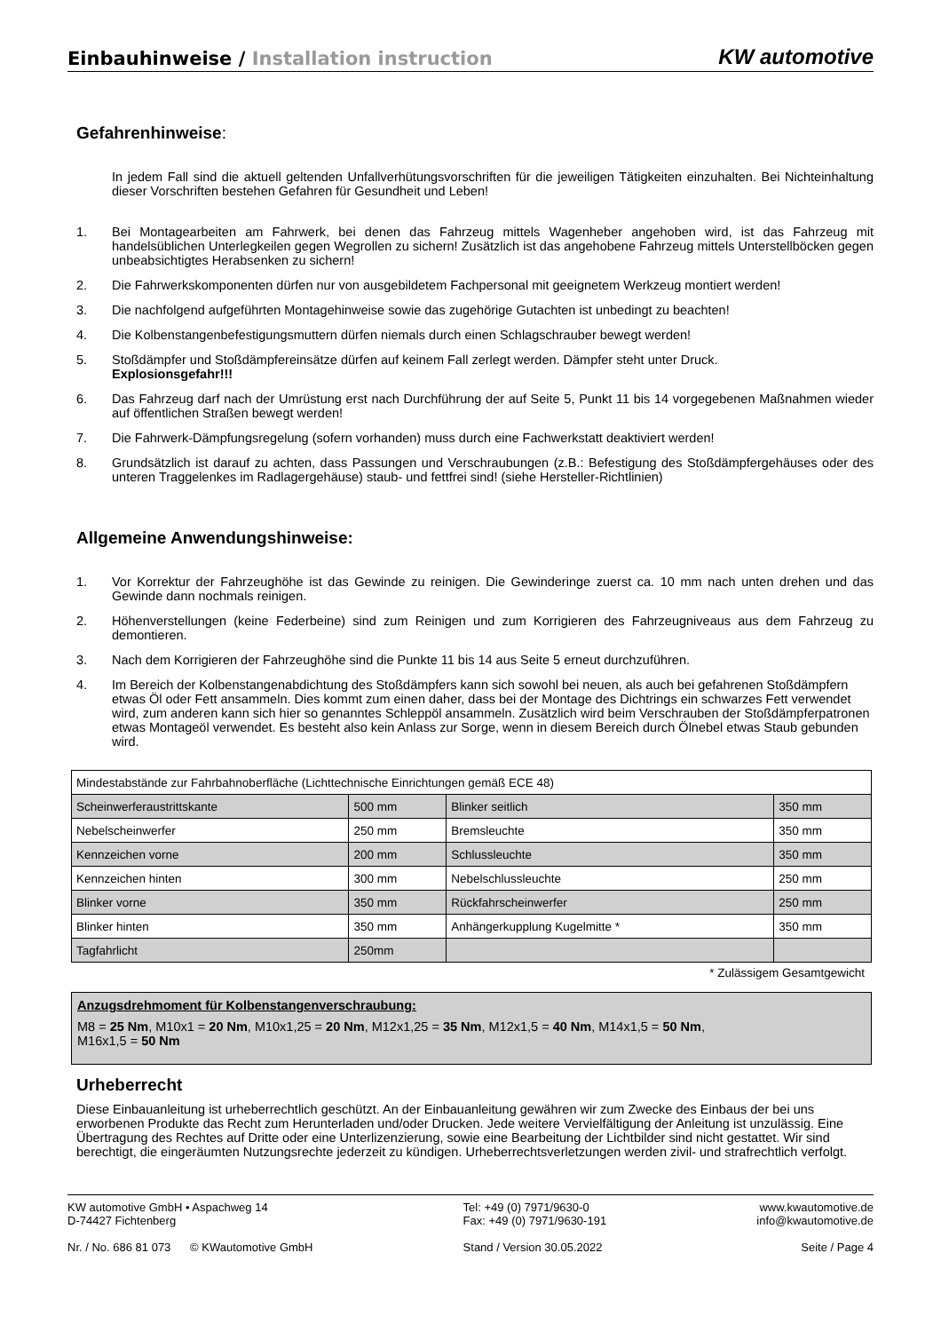Einbauhinweise / Installation instruction
KW automotive
Gefahrenhinweise:
In jedem Fall sind die aktuell geltenden Unfallverhütungsvorschriften für die jeweiligen Tätigkeiten einzuhalten. Bei Nichteinhaltung dieser Vorschriften bestehen Gefahren für Gesundheit und Leben!
1. Bei Montagearbeiten am Fahrwerk, bei denen das Fahrzeug mittels Wagenheber angehoben wird, ist das Fahrzeug mit handelsüblichen Unterlegkeilen gegen Wegrollen zu sichern! Zusätzlich ist das angehobene Fahrzeug mittels Unterstellböcken gegen unbeabsichtigtes Herabsenken zu sichern!
2. Die Fahrwerkskomponenten dürfen nur von ausgebildetem Fachpersonal mit geeignetem Werkzeug montiert werden!
3. Die nachfolgend aufgeführten Montagehinweise sowie das zugehörige Gutachten ist unbedingt zu beachten!
4. Die Kolbenstangenbefestigungsmuttern dürfen niemals durch einen Schlagschrauber bewegt werden!
5. Stoßdämpfer und Stoßdämpfereinsätze dürfen auf keinem Fall zerlegt werden. Dämpfer steht unter Druck.
Explosionsgefahr!!!
6. Das Fahrzeug darf nach der Umrüstung erst nach Durchführung der auf Seite 5, Punkt 11 bis 14 vorgegebenen Maßnahmen wieder auf öffentlichen Straßen bewegt werden!
7. Die Fahrwerk-Dämpfungsregelung (sofern vorhanden) muss durch eine Fachwerkstatt deaktiviert werden!
8. Grundsätzlich ist darauf zu achten, dass Passungen und Verschraubungen (z.B.: Befestigung des Stoßdämpfergehäuses oder des unteren Traggelenkes im Radlagergehäuse) staub- und fettfrei sind! (siehe Hersteller-Richtlinien)
Allgemeine Anwendungshinweise:
1. Vor Korrektur der Fahrzeughöhe ist das Gewinde zu reinigen. Die Gewinderinge zuerst ca. 10 mm nach unten drehen und das Gewinde dann nochmals reinigen.
2. Höhenverstellungen (keine Federbeine) sind zum Reinigen und zum Korrigieren des Fahrzeugniveaus aus dem Fahrzeug zu demontieren.
3. Nach dem Korrigieren der Fahrzeughöhe sind die Punkte 11 bis 14 aus Seite 5 erneut durchzuführen.
4. Im Bereich der Kolbenstangenabdichtung des Stoßdämpfers kann sich sowohl bei neuen, als auch bei gefahrenen Stoßdämpfern etwas Öl oder Fett ansammeln. Dies kommt zum einen daher, dass bei der Montage des Dichtrings ein schwarzes Fett verwendet wird, zum anderen kann sich hier so genanntes Schleppöl ansammeln. Zusätzlich wird beim Verschrauben der Stoßdämpferpatronen etwas Montageöl verwendet. Es besteht also kein Anlass zur Sorge, wenn in diesem Bereich durch Ölnebel etwas Staub gebunden wird.
| Mindestabstände zur Fahrbahnoberfläche (Lichttechnische Einrichtungen gemäß ECE 48) | | | |
| Scheinwerferaustrittskante | 500 mm | Blinker seitlich | 350 mm |
| Nebelscheinwerfer | 250 mm | Bremsleuchte | 350 mm |
| Kennzeichen vorne | 200 mm | Schlussleuchte | 350 mm |
| Kennzeichen hinten | 300 mm | Nebelschlussleuchte | 250 mm |
| Blinker vorne | 350 mm | Rückfahrscheinwerfer | 250 mm |
| Blinker hinten | 350 mm | Anhängerkupplung Kugelmitte * | 350 mm |
| Tagfahrlicht | 250mm | | |
* Zulässigem Gesamtgewicht
Anzugsdrehmoment für Kolbenstangenverschraubung:
M8 = 25 Nm, M10x1 = 20 Nm, M10x1,25 = 20 Nm, M12x1,25 = 35 Nm, M12x1,5 = 40 Nm, M14x1,5 = 50 Nm,
M16x1,5 = 50 Nm
Urheberrecht
Diese Einbauanleitung ist urheberrechtlich geschützt. An der Einbauanleitung gewähren wir zum Zwecke des Einbaus der bei uns erworbenen Produkte das Recht zum Herunterladen und/oder Drucken. Jede weitere Vervielfältigung der Anleitung ist unzulässig. Eine Übertragung des Rechtes auf Dritte oder eine Unterlizenzierung, sowie eine Bearbeitung der Lichtbilder sind nicht gestattet. Wir sind berechtigt, die eingeräumten Nutzungsrechte jederzeit zu kündigen. Urheberrechtsverletzungen werden zivil- und strafrechtlich verfolgt.
KW automotive GmbH • Aspachweg 14
D-74427 Fichtenberg
Nr. / No. 686 81 073 © KWautomotive GmbH
Tel: +49 (0) 7971/9630-0
Fax: +49 (0) 7971/9630-191
Stand / Version 30.05.2022
www.kwautomotive.de
info@kwautomotive.de
Seite / Page 4